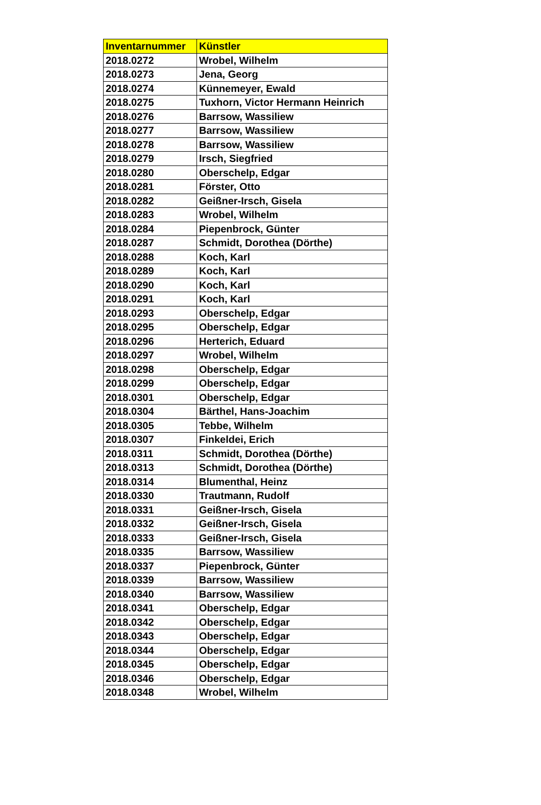| Inventarnummer | Künstler |
| --- | --- |
| 2018.0272 | Wrobel, Wilhelm |
| 2018.0273 | Jena, Georg |
| 2018.0274 | Künnemeyer, Ewald |
| 2018.0275 | Tuxhorn, Victor Hermann Heinrich |
| 2018.0276 | Barrsow, Wassiliew |
| 2018.0277 | Barrsow, Wassiliew |
| 2018.0278 | Barrsow, Wassiliew |
| 2018.0279 | Irsch, Siegfried |
| 2018.0280 | Oberschelp, Edgar |
| 2018.0281 | Förster, Otto |
| 2018.0282 | Geißner-Irsch, Gisela |
| 2018.0283 | Wrobel, Wilhelm |
| 2018.0284 | Piepenbrock, Günter |
| 2018.0287 | Schmidt, Dorothea (Dörthe) |
| 2018.0288 | Koch, Karl |
| 2018.0289 | Koch, Karl |
| 2018.0290 | Koch, Karl |
| 2018.0291 | Koch, Karl |
| 2018.0293 | Oberschelp, Edgar |
| 2018.0295 | Oberschelp, Edgar |
| 2018.0296 | Herterich, Eduard |
| 2018.0297 | Wrobel, Wilhelm |
| 2018.0298 | Oberschelp, Edgar |
| 2018.0299 | Oberschelp, Edgar |
| 2018.0301 | Oberschelp, Edgar |
| 2018.0304 | Bärthel, Hans-Joachim |
| 2018.0305 | Tebbe, Wilhelm |
| 2018.0307 | Finkeldei, Erich |
| 2018.0311 | Schmidt, Dorothea (Dörthe) |
| 2018.0313 | Schmidt, Dorothea (Dörthe) |
| 2018.0314 | Blumenthal, Heinz |
| 2018.0330 | Trautmann, Rudolf |
| 2018.0331 | Geißner-Irsch, Gisela |
| 2018.0332 | Geißner-Irsch, Gisela |
| 2018.0333 | Geißner-Irsch, Gisela |
| 2018.0335 | Barrsow, Wassiliew |
| 2018.0337 | Piepenbrock, Günter |
| 2018.0339 | Barrsow, Wassiliew |
| 2018.0340 | Barrsow, Wassiliew |
| 2018.0341 | Oberschelp, Edgar |
| 2018.0342 | Oberschelp, Edgar |
| 2018.0343 | Oberschelp, Edgar |
| 2018.0344 | Oberschelp, Edgar |
| 2018.0345 | Oberschelp, Edgar |
| 2018.0346 | Oberschelp, Edgar |
| 2018.0348 | Wrobel, Wilhelm |